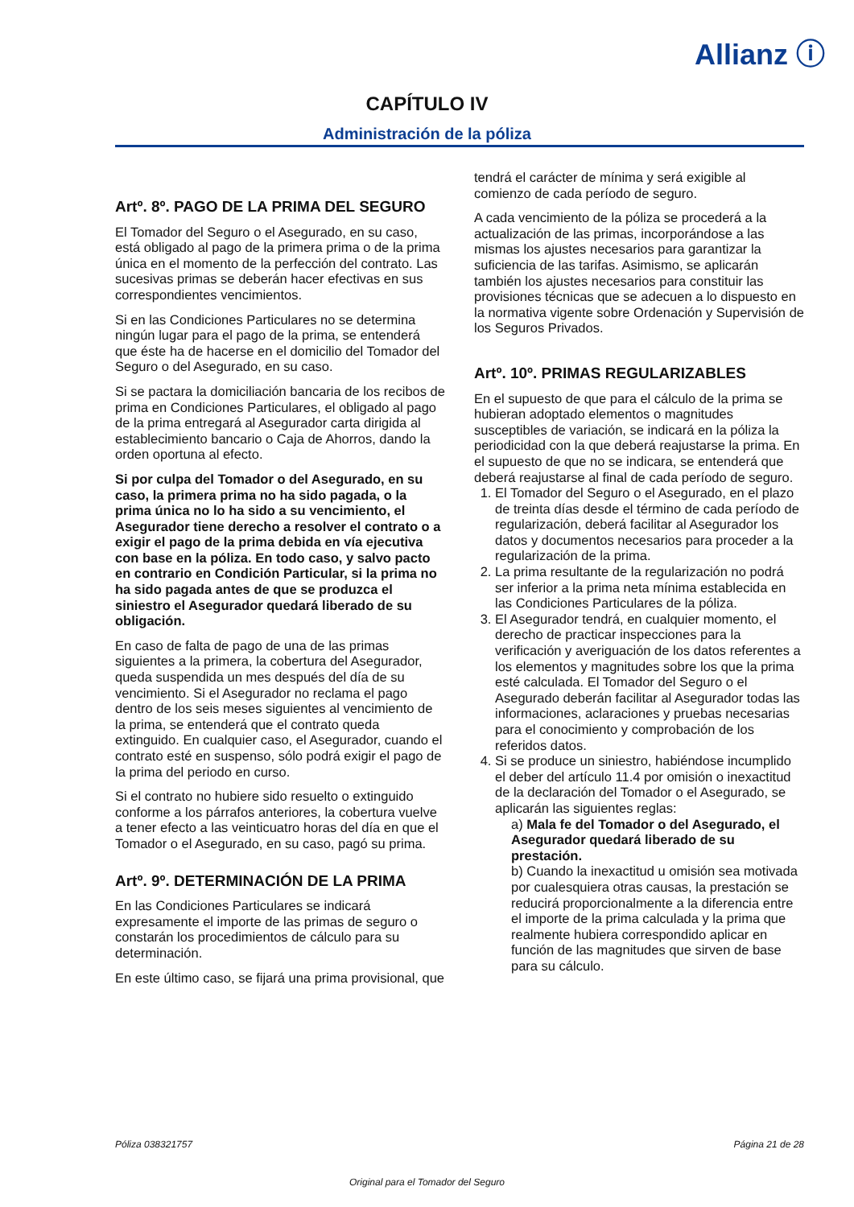Allianz ⓘ
CAPÍTULO IV
Administración de la póliza
Artº. 8º. PAGO DE LA PRIMA DEL SEGURO
El Tomador del Seguro o el Asegurado, en su caso, está obligado al pago de la primera prima o de la prima única en el momento de la perfección del contrato. Las sucesivas primas se deberán hacer efectivas en sus correspondientes vencimientos.
Si en las Condiciones Particulares no se determina ningún lugar para el pago de la prima, se entenderá que éste ha de hacerse en el domicilio del Tomador del Seguro o del Asegurado, en su caso.
Si se pactara la domiciliación bancaria de los recibos de prima en Condiciones Particulares, el obligado al pago de la prima entregará al Asegurador carta dirigida al establecimiento bancario o Caja de Ahorros, dando la orden oportuna al efecto.
Si por culpa del Tomador o del Asegurado, en su caso, la primera prima no ha sido pagada, o la prima única no lo ha sido a su vencimiento, el Asegurador tiene derecho a resolver el contrato o a exigir el pago de la prima debida en vía ejecutiva con base en la póliza. En todo caso, y salvo pacto en contrario en Condición Particular, si la prima no ha sido pagada antes de que se produzca el siniestro el Asegurador quedará liberado de su obligación.
En caso de falta de pago de una de las primas siguientes a la primera, la cobertura del Asegurador, queda suspendida un mes después del día de su vencimiento. Si el Asegurador no reclama el pago dentro de los seis meses siguientes al vencimiento de la prima, se entenderá que el contrato queda extinguido. En cualquier caso, el Asegurador, cuando el contrato esté en suspenso, sólo podrá exigir el pago de la prima del periodo en curso.
Si el contrato no hubiere sido resuelto o extinguido conforme a los párrafos anteriores, la cobertura vuelve a tener efecto a las veinticuatro horas del día en que el Tomador o el Asegurado, en su caso, pagó su prima.
Artº. 9º. DETERMINACIÓN DE LA PRIMA
En las Condiciones Particulares se indicará expresamente el importe de las primas de seguro o constarán los procedimientos de cálculo para su determinación.
En este último caso, se fijará una prima provisional, que
tendrá el carácter de mínima y será exigible al comienzo de cada período de seguro.
A cada vencimiento de la póliza se procederá a la actualización de las primas, incorporándose a las mismas los ajustes necesarios para garantizar la suficiencia de las tarifas. Asimismo, se aplicarán también los ajustes necesarios para constituir las provisiones técnicas que se adecuen a lo dispuesto en la normativa vigente sobre Ordenación y Supervisión de los Seguros Privados.
Artº. 10º. PRIMAS REGULARIZABLES
En el supuesto de que para el cálculo de la prima se hubieran adoptado elementos o magnitudes susceptibles de variación, se indicará en la póliza la periodicidad con la que deberá reajustarse la prima. En el supuesto de que no se indicara, se entenderá que deberá reajustarse al final de cada período de seguro.
1. El Tomador del Seguro o el Asegurado, en el plazo de treinta días desde el término de cada período de regularización, deberá facilitar al Asegurador los datos y documentos necesarios para proceder a la regularización de la prima.
2. La prima resultante de la regularización no podrá ser inferior a la prima neta mínima establecida en las Condiciones Particulares de la póliza.
3. El Asegurador tendrá, en cualquier momento, el derecho de practicar inspecciones para la verificación y averiguación de los datos referentes a los elementos y magnitudes sobre los que la prima esté calculada. El Tomador del Seguro o el Asegurado deberán facilitar al Asegurador todas las informaciones, aclaraciones y pruebas necesarias para el conocimiento y comprobación de los referidos datos.
4. Si se produce un siniestro, habiéndose incumplido el deber del artículo 11.4 por omisión o inexactitud de la declaración del Tomador o el Asegurado, se aplicarán las siguientes reglas:
a) Mala fe del Tomador o del Asegurado, el Asegurador quedará liberado de su prestación.
b) Cuando la inexactitud u omisión sea motivada por cualesquiera otras causas, la prestación se reducirá proporcionalmente a la diferencia entre el importe de la prima calculada y la prima que realmente hubiera correspondido aplicar en función de las magnitudes que sirven de base para su cálculo.
Póliza 038321757 Página 21 de 28
Original para el Tomador del Seguro